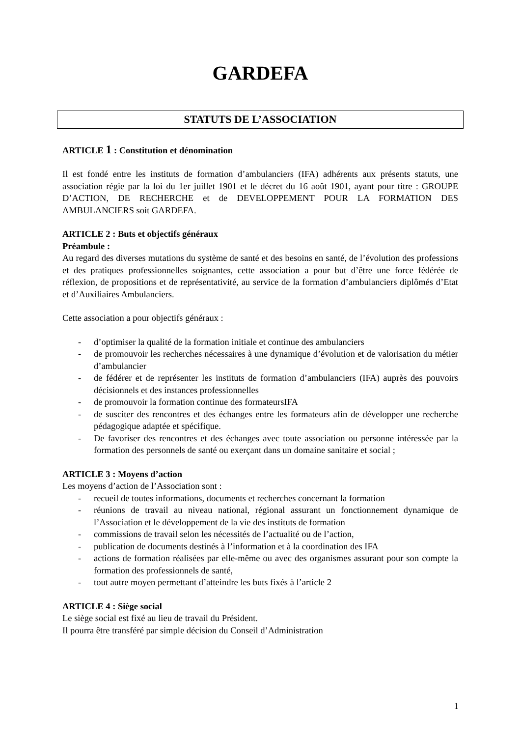GARDEFA
STATUTS DE L’ASSOCIATION
ARTICLE 1 : Constitution et dénomination
Il est fondé entre les instituts de formation d’ambulanciers (IFA) adhérents aux présents statuts, une association régie par la loi du 1er juillet 1901 et le décret du 16 août 1901, ayant pour titre : GROUPE D’ACTION, DE RECHERCHE et de DEVELOPPEMENT POUR LA FORMATION DES AMBULANCIERS soit GARDEFA.
ARTICLE 2 : Buts et objectifs généraux
Préambule :
Au regard des diverses mutations du système de santé et des besoins en santé, de l’évolution des professions et des pratiques professionnelles soignantes, cette association a pour but d’être une force fédérée de réflexion, de propositions et de représentativité, au service de la formation d’ambulanciers diplômés d’Etat et d’Auxiliaires Ambulanciers.
Cette association a pour objectifs généraux :
- d’optimiser la qualité de la formation initiale et continue des ambulanciers
- de promouvoir les recherches nécessaires à une dynamique d’évolution et de valorisation du métier d’ambulancier
- de fédérer et de représenter les instituts de formation d’ambulanciers (IFA) auprès des pouvoirs décisionnels et des instances professionnelles
- de promouvoir la formation continue des formateursIFA
- de susciter des rencontres et des échanges entre les formateurs afin de développer une recherche pédagogique adaptée et spécifique.
- De favoriser des rencontres et des échanges avec toute association ou personne intéressée par la formation des personnels de santé ou exerçant dans un domaine sanitaire et social ;
ARTICLE 3 : Moyens d’action
Les moyens d’action de l’Association sont :
- recueil de toutes informations, documents et recherches concernant la formation
- réunions de travail au niveau national, régional assurant un fonctionnement dynamique de l’Association et le développement de la vie des instituts de formation
- commissions de travail selon les nécessités de l’actualité ou de l’action,
- publication de documents destinés à l’information et à la coordination des IFA
- actions de formation réalisées par elle-même ou avec des organismes assurant pour son compte la formation des professionnels de santé,
- tout autre moyen permettant d’atteindre les buts fixés à l’article 2
ARTICLE 4 : Siège social
Le siège social est fixé au lieu de travail du Président.
Il pourra être transféré par simple décision du Conseil d’Administration
1